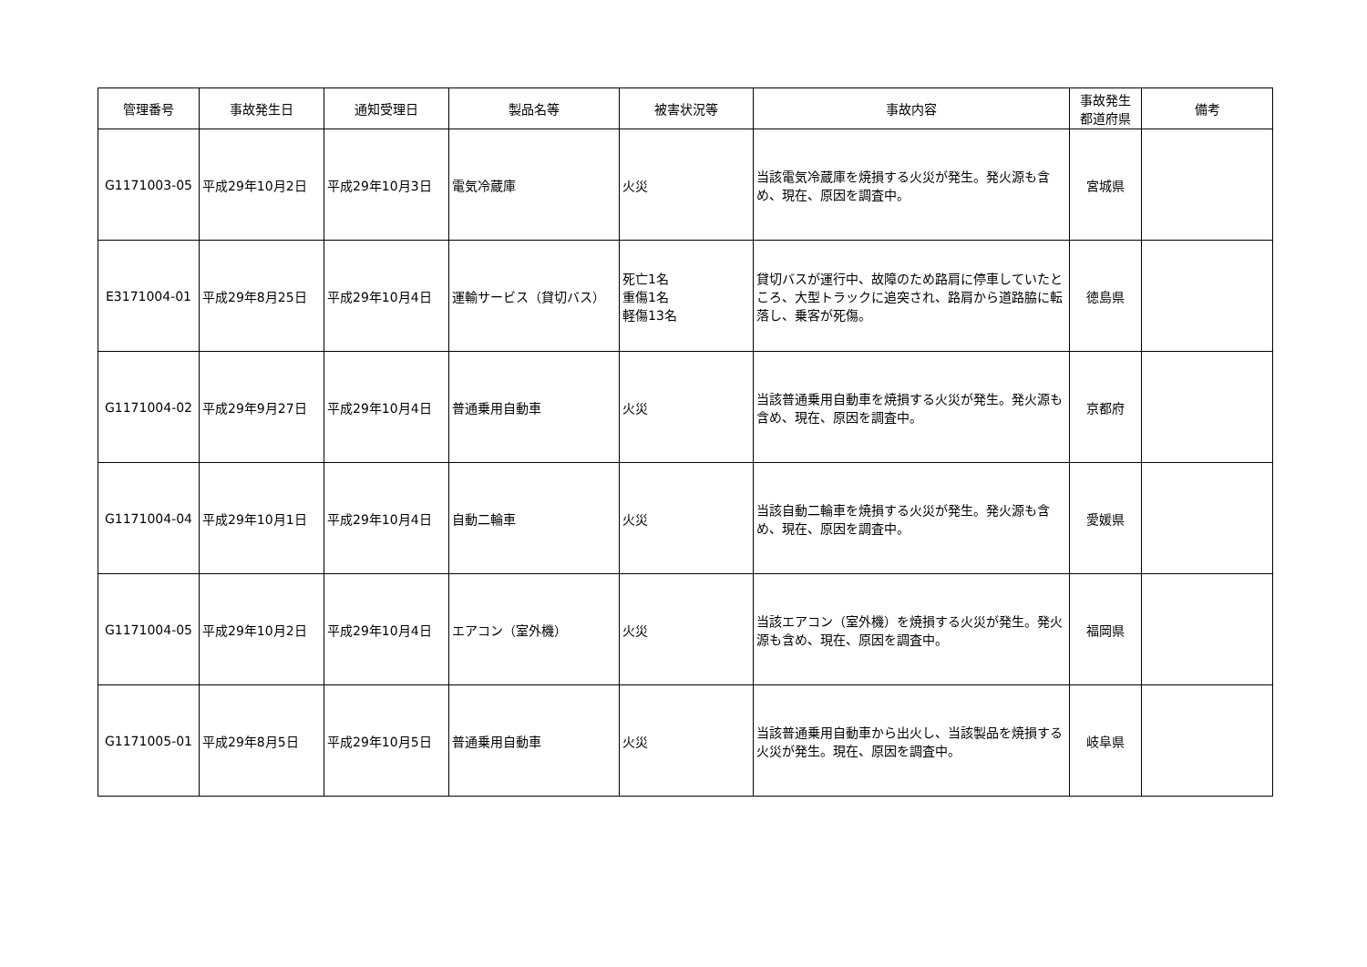| 管理番号 | 事故発生日 | 通知受理日 | 製品名等 | 被害状況等 | 事故内容 | 事故発生 都道府県 | 備考 |
| --- | --- | --- | --- | --- | --- | --- | --- |
| G1171003-05 | 平成29年10月2日 | 平成29年10月3日 | 電気冷蔵庫 | 火災 | 当該電気冷蔵庫を焼損する火災が発生。発火源も含め、現在、原因を調査中。 | 宮城県 | |
| E3171004-01 | 平成29年8月25日 | 平成29年10月4日 | 運輸サービス（貸切バス） | 死亡1名 重傷1名 軽傷13名 | 貸切バスが運行中、故障のため路肩に停車していたところ、大型トラックに追突され、路肩から道路脇に転落し、乗客が死傷。 | 徳島県 | |
| G1171004-02 | 平成29年9月27日 | 平成29年10月4日 | 普通乗用自動車 | 火災 | 当該普通乗用自動車を焼損する火災が発生。発火源も含め、現在、原因を調査中。 | 京都府 | |
| G1171004-04 | 平成29年10月1日 | 平成29年10月4日 | 自動二輪車 | 火災 | 当該自動二輪車を焼損する火災が発生。発火源も含め、現在、原因を調査中。 | 愛媛県 | |
| G1171004-05 | 平成29年10月2日 | 平成29年10月4日 | エアコン（室外機） | 火災 | 当該エアコン（室外機）を焼損する火災が発生。発火源も含め、現在、原因を調査中。 | 福岡県 | |
| G1171005-01 | 平成29年8月5日 | 平成29年10月5日 | 普通乗用自動車 | 火災 | 当該普通乗用自動車から出火し、当該製品を焼損する火災が発生。現在、原因を調査中。 | 岐阜県 | |